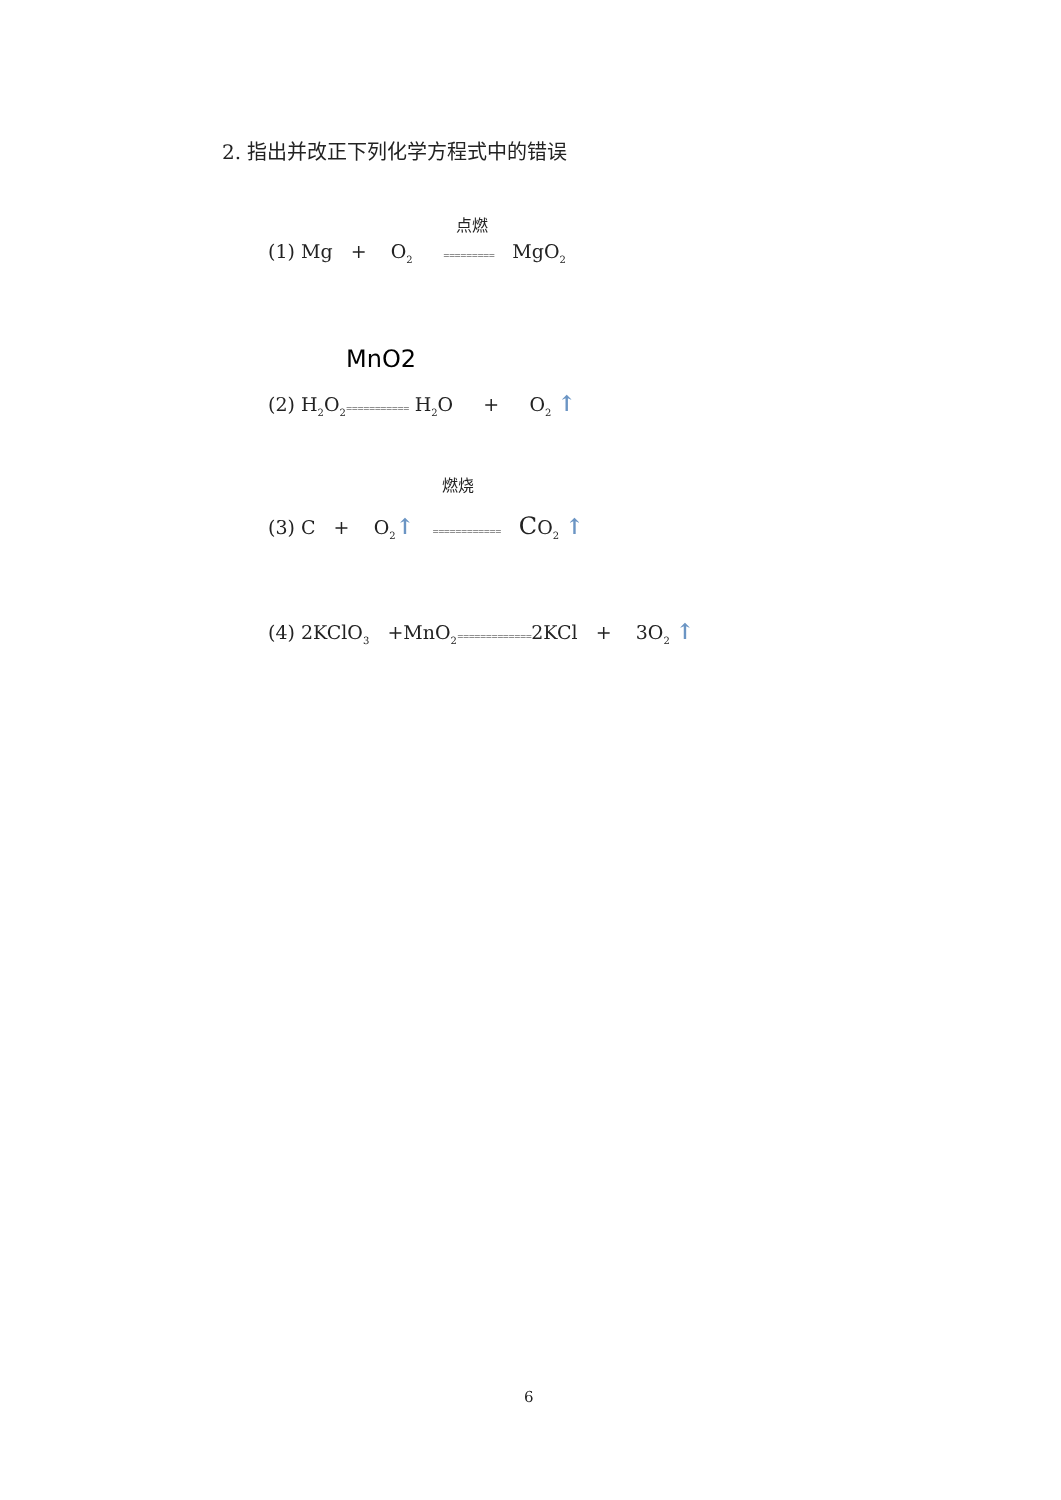2. 指出并改正下列化学方程式中的错误
点燃
(1) Mg + O<sub>2</sub> ========= MgO<sub>2</sub>
MnO2
(2) H<sub>2</sub>O<sub>2</sub>=========== H<sub>2</sub>O + O<sub>2</sub> ↑
燃烧
(3) C + O<sub>2</sub>↑ ============ CO<sub>2</sub> ↑
(4) 2KClO<sub>3</sub> +MnO<sub>2</sub>=============2KCl + 3O<sub>2</sub> ↑
6